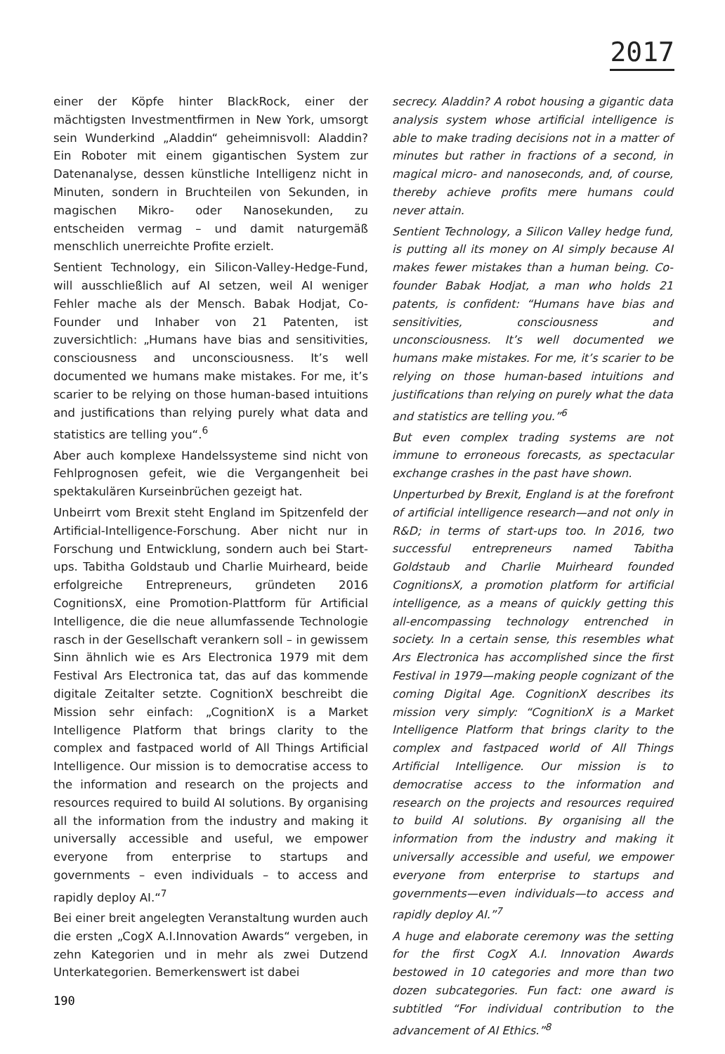2017
einer der Köpfe hinter BlackRock, einer der mächtigsten Investmentfirmen in New York, umsorgt sein Wunderkind „Aladdin“ geheimnisvoll: Aladdin? Ein Roboter mit einem gigantischen System zur Datenanalyse, dessen künstliche Intelligenz nicht in Minuten, sondern in Bruchteilen von Sekunden, in magischen Mikro- oder Nanosekunden, zu entscheiden vermag – und damit naturgemäß menschlich unerreichte Profite erzielt.
Sentient Technology, ein Silicon-Valley-Hedge-Fund, will ausschließlich auf AI setzen, weil AI weniger Fehler mache als der Mensch. Babak Hodjat, Co-Founder und Inhaber von 21 Patenten, ist zuversichtlich: „Humans have bias and sensitivities, consciousness and unconsciousness. It’s well documented we humans make mistakes. For me, it’s scarier to be relying on those human-based intuitions and justifications than relying purely what data and statistics are telling you“.<sup>6</sup>
Aber auch komplexe Handelssysteme sind nicht von Fehlprognosen gefeit, wie die Vergangenheit bei spektakulären Kurseinbrüchen gezeigt hat.
Unbeirrt vom Brexit steht England im Spitzenfeld der Artificial-Intelligence-Forschung. Aber nicht nur in Forschung und Entwicklung, sondern auch bei Start-ups. Tabitha Goldstaub und Charlie Muirheard, beide erfolgreiche Entrepreneurs, gründeten 2016 CognitionsX, eine Promotion-Plattform für Artificial Intelligence, die die neue allumfassende Technologie rasch in der Gesellschaft verankern soll – in gewissem Sinn ähnlich wie es Ars Electronica 1979 mit dem Festival Ars Electronica tat, das auf das kommende digitale Zeitalter setzte. CognitionX beschreibt die Mission sehr einfach: „CognitionX is a Market Intelligence Platform that brings clarity to the complex and fastpaced world of All Things Artificial Intelligence. Our mission is to democratise access to the information and research on the projects and resources required to build AI solutions. By organising all the information from the industry and making it universally accessible and useful, we empower everyone from enterprise to startups and governments – even individuals – to access and rapidly deploy AI.“<sup>7</sup>
Bei einer breit angelegten Veranstaltung wurden auch die ersten „CogX A.I.Innovation Awards“ vergeben, in zehn Kategorien und in mehr als zwei Dutzend Unterkategorien. Bemerkenswert ist dabei
secrecy. Aladdin? A robot housing a gigantic data analysis system whose artificial intelligence is able to make trading decisions not in a matter of minutes but rather in fractions of a second, in magical micro- and nanoseconds, and, of course, thereby achieve profits mere humans could never attain.
Sentient Technology, a Silicon Valley hedge fund, is putting all its money on AI simply because AI makes fewer mistakes than a human being. Co-founder Babak Hodjat, a man who holds 21 patents, is confident: “Humans have bias and sensitivities, consciousness and unconsciousness. It’s well documented we humans make mistakes. For me, it’s scarier to be relying on those human-based intuitions and justifications than relying on purely what the data and statistics are telling you.”<sup>6</sup>
But even complex trading systems are not immune to erroneous forecasts, as spectacular exchange crashes in the past have shown.
Unperturbed by Brexit, England is at the forefront of artificial intelligence research—and not only in R&D; in terms of start-ups too. In 2016, two successful entrepreneurs named Tabitha Goldstaub and Charlie Muirheard founded CognitionsX, a promotion platform for artificial intelligence, as a means of quickly getting this all-encompassing technology entrenched in society. In a certain sense, this resembles what Ars Electronica has accomplished since the first Festival in 1979—making people cognizant of the coming Digital Age. CognitionX describes its mission very simply: “CognitionX is a Market Intelligence Platform that brings clarity to the complex and fastpaced world of All Things Artificial Intelligence. Our mission is to democratise access to the information and research on the projects and resources required to build AI solutions. By organising all the information from the industry and making it universally accessible and useful, we empower everyone from enterprise to startups and governments—even individuals—to access and rapidly deploy AI.”<sup>7</sup>
A huge and elaborate ceremony was the setting for the first CogX A.I. Innovation Awards bestowed in 10 categories and more than two dozen subcategories. Fun fact: one award is subtitled “For individual contribution to the advancement of AI Ethics.”<sup>8</sup>
190